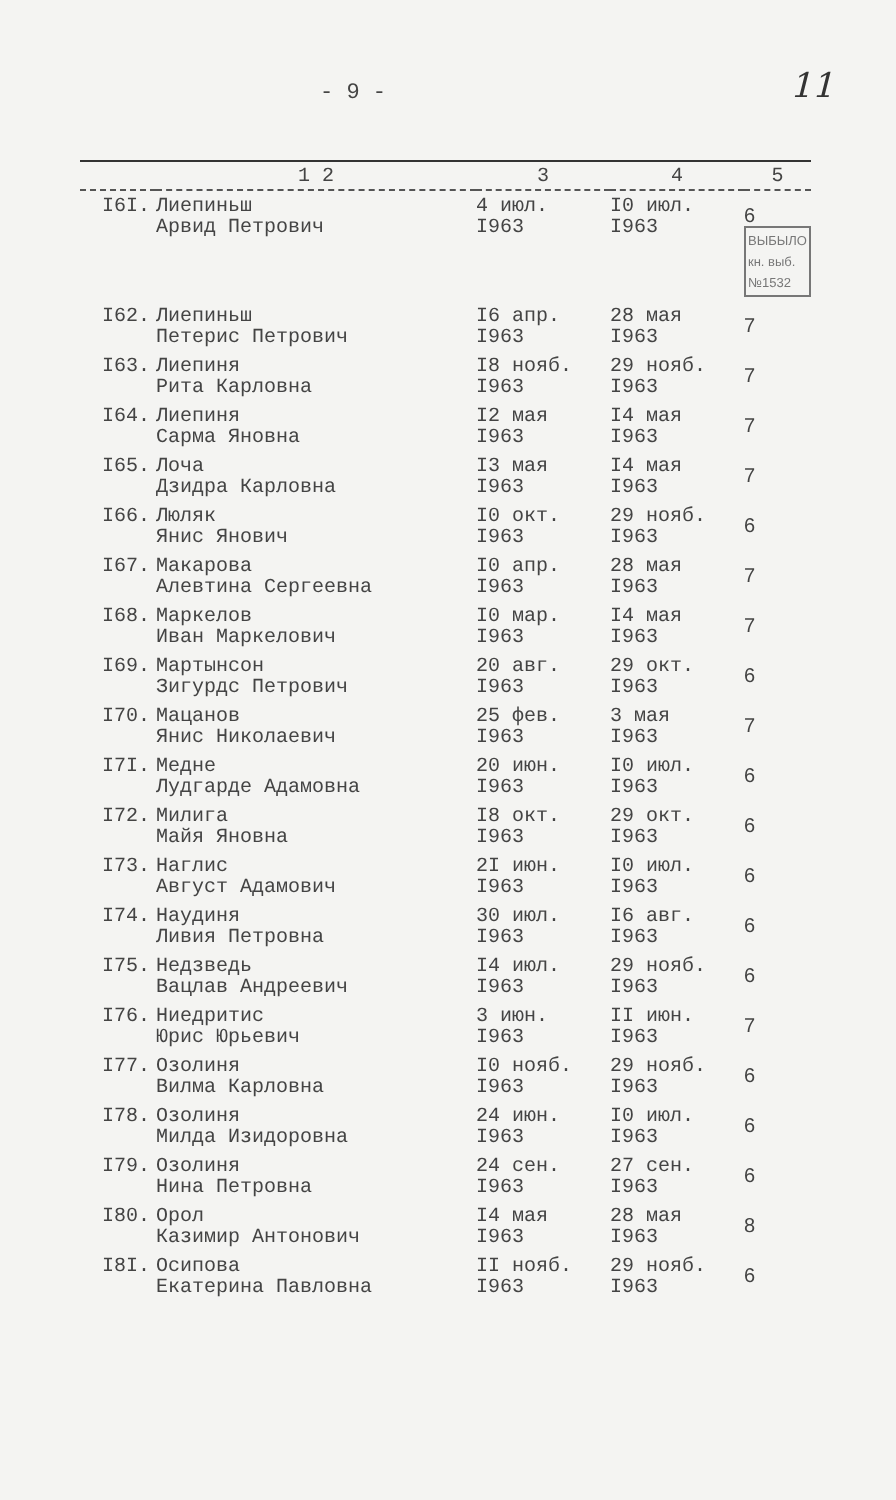- 9 - 11
| | 1 2 | 3 | 4 | 5 |
| --- | --- | --- | --- | --- |
| I6I. | Лиепиньш Арвид Петрович | 4 июл. I963 | I0 июл. I963 | 6 ВЫБЫЛО кн. выб. №1532 |
| I62. | Лиепиньш Петерис Петрович | I6 апр. I963 | 28 мая I963 | 7 |
| I63. | Лиепиня Рита Карловна | I8 нояб. I963 | 29 нояб. I963 | 7 |
| I64. | Лиепиня Сарма Яновна | I2 мая I963 | I4 мая I963 | 7 |
| I65. | Лоча Дзидра Карловна | I3 мая I963 | I4 мая I963 | 7 |
| I66. | Люляк Янис Янович | I0 окт. I963 | 29 нояб. I963 | 6 |
| I67. | Макарова Алевтина Сергеевна | I0 апр. I963 | 28 мая I963 | 7 |
| I68. | Маркелов Иван Маркелович | I0 мар. I963 | I4 мая I963 | 7 |
| I69. | Мартынсон Зигурдс Петрович | 20 авг. I963 | 29 окт. I963 | 6 |
| I70. | Мацанов Янис Николаевич | 25 фев. I963 | 3 мая I963 | 7 |
| I7I. | Медне Лудгарде Адамовна | 20 июн. I963 | I0 июл. I963 | 6 |
| I72. | Милига Майя Яновна | I8 окт. I963 | 29 окт. I963 | 6 |
| I73. | Наглис Август Адамович | 2I июн. I963 | I0 июл. I963 | 6 |
| I74. | Наудиня Ливия Петровна | 30 июл. I963 | I6 авг. I963 | 6 |
| I75. | Недзведь Вацлав Андреевич | I4 июл. I963 | 29 нояб. I963 | 6 |
| I76. | Ниедритис Юрис Юрьевич | 3 июн. I963 | II июн. I963 | 7 |
| I77. | Озолиня Вилма Карловна | I0 нояб. I963 | 29 нояб. I963 | 6 |
| I78. | Озолиня Милда Изидоровна | 24 июн. I963 | I0 июл. I963 | 6 |
| I79. | Озолиня Нина Петровна | 24 сен. I963 | 27 сен. I963 | 6 |
| I80. | Орол Казимир Антонович | I4 мая I963 | 28 мая I963 | 8 |
| I8I. | Осипова Екатерина Павловна | II нояб. I963 | 29 нояб. I963 | 6 |